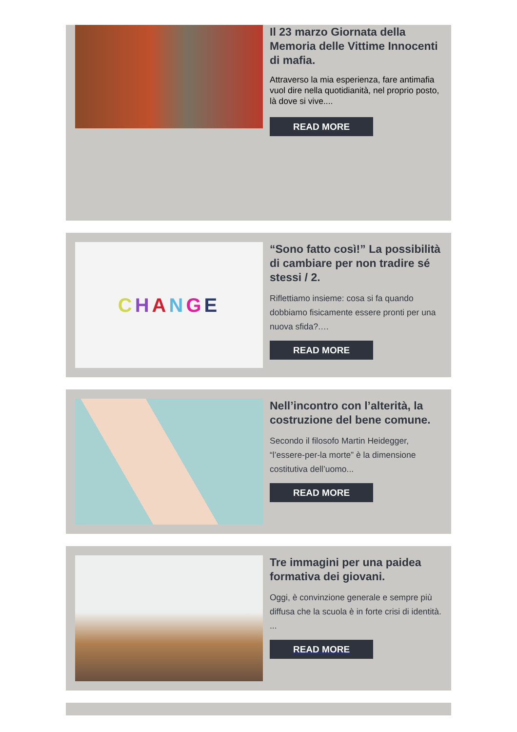Il 23 marzo Giornata della Memoria delle Vittime Innocenti di mafia.
Attraverso la mia esperienza, fare antimafia vuol dire nella quotidianità, nel proprio posto, là dove si vive....
READ MORE
CHANGE
“Sono fatto così!” La possibilità di cambiare per non tradire sé stessi / 2.
Riflettiamo insieme: cosa si fa quando dobbiamo fisicamente essere pronti per una nuova sfida?.…
READ MORE
Nell’incontro con l’alterità, la costruzione del bene comune.
Secondo il filosofo Martin Heidegger, “l’essere-per-la morte” è la dimensione costitutiva dell’uomo...
READ MORE
Tre immagini per una paidea formativa dei giovani.
Oggi, è convinzione generale e sempre più diffusa che la scuola è in forte crisi di identità. ...
READ MORE